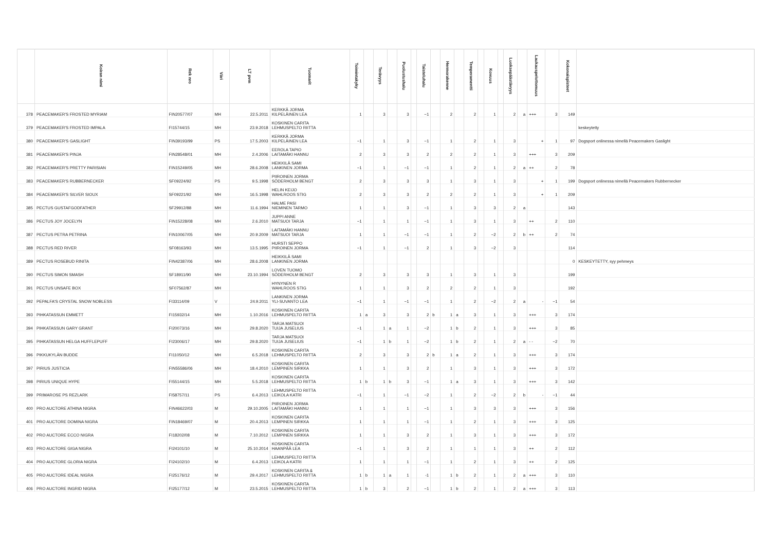| | Koiran nimi | Rek nro | Väri | LT pvm | Tuomarit | Toimintakyky | | Terävyys | | Puolustushalu | | Taisteluhalu | | Hermorakenne | | Temperamentti | | Kovuus | | Luoksepäästävyys | | Laukauspelottomuus | | Kokonaispisteet | |
| --- | --- | --- | --- | --- | --- | --- | --- | --- | --- | --- | --- | --- | --- | --- | --- | --- | --- | --- | --- | --- | --- | --- | --- | --- | --- |
| 378 | PEACEMAKER'S FROSTED MYRIAM | FIN20577/07 | MH | 22.5.2011 | KERKKÄ JORMA KILPELÄINEN LEA | 1 | | 3 | | 3 | | −1 | | 2 | | 2 | | 1 | | 2 | a | +++ | 3 | 149 | |
| 379 | PEACEMAKER'S FROSTED IMPALA | FI15744/15 | MH | 23.9.2018 | KOSKINEN CARITA LEHMUSPELTO RIITTA | | | | | | | | | | | | | | | | | | | | keskeytetty |
| 380 | PEACEMAKER'S GASLIGHT | FIN39193/99 | PS | 17.5.2003 | KERKKÄ JORMA KILPELÄINEN LEA | −1 | | 1 | | 3 | | −1 | | 1 | | 2 | | 1 | | 3 | | + | 1 | 97 | Dogsport onlinessa nimellä Peacemakers Gaslight |
| 381 | PEACEMAKER'S PINJA | FIN28548/01 | MH | 2.4.2006 | EEROLA TAPIO LAITAMÄKI HANNU | 2 | | 3 | | 3 | | 2 | | 2 | | 2 | | 1 | | 3 | | +++ | 3 | 209 | |
| 382 | PEACEMAKER'S PRETTY PARISIAN | FIN15249/05 | MH | 28.6.2008 | HEIKKILÄ SAMI LANKINEN JORMA | −1 | | 1 | | −1 | | −1 | | 1 | | 2 | | 1 | | 2 | a | ++ | 2 | 78 | |
| 383 | PEACEMAKER'S RUBBERNECKER | SF09224/92 | PS | 9.5.1998 | PIIROINEN JORMA SÖDERHOLM BENGT | 2 | | 3 | | 3 | | 3 | | 1 | | 3 | | 1 | | 3 | | + | 1 | 199 | Dogsport onlinessa nimellä Peacemakers Rubbernecker |
| 384 | PEACEMAKER'S SILVER SIOUX | SF09221/92 | MH | 16.5.1998 | HELIN KEIJO WAHLROOS STIG | 2 | | 3 | | 3 | | 2 | | 2 | | 2 | | 1 | | 3 | | + | 1 | 209 | |
| 385 | PECTUS GUSTAFGODFATHER | SF29912/88 | MH | 11.6.1994 | HALME PASI NIEMINEN TARMO | 1 | | 1 | | 3 | | −1 | | 1 | | 3 | | 3 | | 2 | a | | | 143 | |
| 386 | PECTUS JOY JOCELYN | FIN15228/08 | MH | 2.6.2010 | JUPPI ANNE MATSUOI TARJA | −1 | | 1 | | 1 | | −1 | | 1 | | 3 | | 1 | | 3 | | ++ | 2 | 110 | |
| 387 | PECTUS PETRA PETRINA | FIN10067/05 | MH | 20.9.2009 | LAITAMÄKI HANNU MATSUOI TARJA | 1 | | 1 | | −1 | | −1 | | 1 | | 2 | | −2 | | 2 | b | ++ | 2 | 74 | |
| 388 | PECTUS RED RIVER | SF08163/93 | MH | 13.5.1995 | HURSTI SEPPO PIIROINEN JORMA | −1 | | 1 | | −1 | | 2 | | 1 | | 3 | | −2 | | 3 | | | | 114 | |
| 389 | PECTUS ROSEBUD RINITA | FIN42387/06 | MH | 28.6.2008 | HEIKKILÄ SAMI LANKINEN JORMA | | | | | | | | | | | | | | | | | | | 0 | KESKEYTETTY, syy pehmeys |
| 390 | PECTUS SIMON SMASH | SF18911/90 | MH | 23.10.1994 | LOVEN TUOMO SÖDERHOLM BENGT | 2 | | 3 | | 3 | | 3 | | 1 | | 3 | | 1 | | 3 | | | | 199 | |
| 391 | PECTUS UNSAFE BOX | SF07562/87 | MH | | HYNYNEN R WAHLROOS STIG | 1 | | 1 | | 3 | | 2 | | 2 | | 2 | | 1 | | 3 | | | | 192 | |
| 392 | PEPALFA'S CRYSTAL SNOW NOBLESS | FI33114/09 | V | 24.9.2011 | LANKINEN JORMA YLI-SUVANTO LEA | −1 | | 1 | | −1 | | −1 | | 1 | | 2 | | −2 | | 2 | a | - | −1 | 54 | |
| 393 | PIHKATASSUN EMMETT | FI15932/14 | MH | 1.10.2016 | KOSKINEN CARITA LEHMUSPELTO RIITTA | 1 | a | 3 | | 3 | | 2 | b | 1 | a | 3 | | 1 | | 3 | | +++ | 3 | 174 | |
| 394 | PIHKATASSUN GARY GRANT | FI20073/16 | MH | 29.8.2020 | TARJA MATSUOI TUIJA JUSELIUS | −1 | | 1 | a | 1 | | −2 | | 1 | b | 2 | | 1 | | 3 | | +++ | 3 | 85 | |
| 395 | PIHKATASSUN HELGA HUFFLEPUFF | FI23006/17 | MH | 29.8.2020 | TARJA MATSUOI TUIJA JUSELIUS | −1 | | 1 | b | 1 | | −2 | | 1 | b | 2 | | 1 | | 2 | a | - - | −2 | 70 | |
| 396 | PIKKUKYLÄN BUDDE | FI11050/12 | MH | 6.5.2018 | KOSKINEN CARITA LEHMUSPELTO RIITTA | 2 | | 3 | | 3 | | 2 | b | 1 | a | 2 | | 1 | | 3 | | +++ | 3 | 174 | |
| 397 | PIRIUS JUSTICIA | FIN55586/06 | MH | 18.4.2010 | KOSKINEN CARITA LEMPINEN SIRKKA | 1 | | 1 | | 3 | | 2 | | 1 | | 3 | | 1 | | 3 | | +++ | 3 | 172 | |
| 398 | PIRIUS UNIQUE HYPE | FI55144/15 | MH | 5.5.2018 | KOSKINEN CARITA LEHMUSPELTO RIITTA | 1 | b | 1 | b | 3 | | −1 | | 1 | a | 3 | | 1 | | 3 | | +++ | 3 | 142 | |
| 399 | PRIMAROSE PS REZLARK | FI58757/11 | PS | 6.4.2013 | LEHMUSPELTO RIITTA LEIKOLA KATRI | −1 | | 1 | | −1 | | −2 | | 1 | | 2 | | −2 | | 2 | b | - | −1 | 44 | |
| 400 | PRO AUCTORE ATHINA NIGRA | FIN46622/03 | M | 29.10.2005 | PIIROINEN JORMA LAITAMÄKI HANNU | 1 | | 1 | | 1 | | −1 | | 1 | | 3 | | 3 | | 3 | | +++ | 3 | 156 | |
| 401 | PRO AUCTORE DOMINA NIGRA | FIN18469/07 | M | 20.4.2013 | KOSKINEN CARITA LEMPINEN SIRKKA | 1 | | 1 | | 1 | | −1 | | 1 | | 2 | | 1 | | 3 | | +++ | 3 | 125 | |
| 402 | PRO AUCTORE ECCO NIGRA | FI18202/08 | M | 7.10.2012 | KOSKINEN CARITA LEMPINEN SIRKKA | 1 | | 1 | | 3 | | 2 | | 1 | | 3 | | 1 | | 3 | | +++ | 3 | 172 | |
| 403 | PRO AUCTORE GIGA NIGRA | FI24101/10 | M | 25.10.2014 | KOSKINEN CARITA HAANPÄÄ LEA | −1 | | 1 | | 3 | | 2 | | 1 | | 1 | | 1 | | 3 | | ++ | 2 | 112 | |
| 404 | PRO AUCTORE GLORIA NIGRA | FI24102/10 | M | 6.4.2013 | LEHMUSPELTO RIITTA LEIKOLA KATRI | 1 | | 1 | | 1 | | −1 | | 1 | | 2 | | 1 | | 3 | | ++ | 2 | 125 | |
| 405 | PRO AUCTORE IDEAL NIGRA | FI25176/12 | M | 29.4.2017 | KOSKINEN CARITA & LEHMUSPELTO RIITTA | 1 | b | 1 | a | 1 | | -1 | | 1 | b | 2 | | 1 | | 2 | a | +++ | 3 | 110 | |
| 406 | PRO AUCTORE INGRID NIGRA | FI25177/12 | M | 23.5.2015 | KOSKINEN CARITA LEHMUSPELTO RIITTA | 1 | b | 3 | | 2 | | −1 | | 1 | b | 2 | | 1 | | 2 | a | +++ | 3 | 113 | |